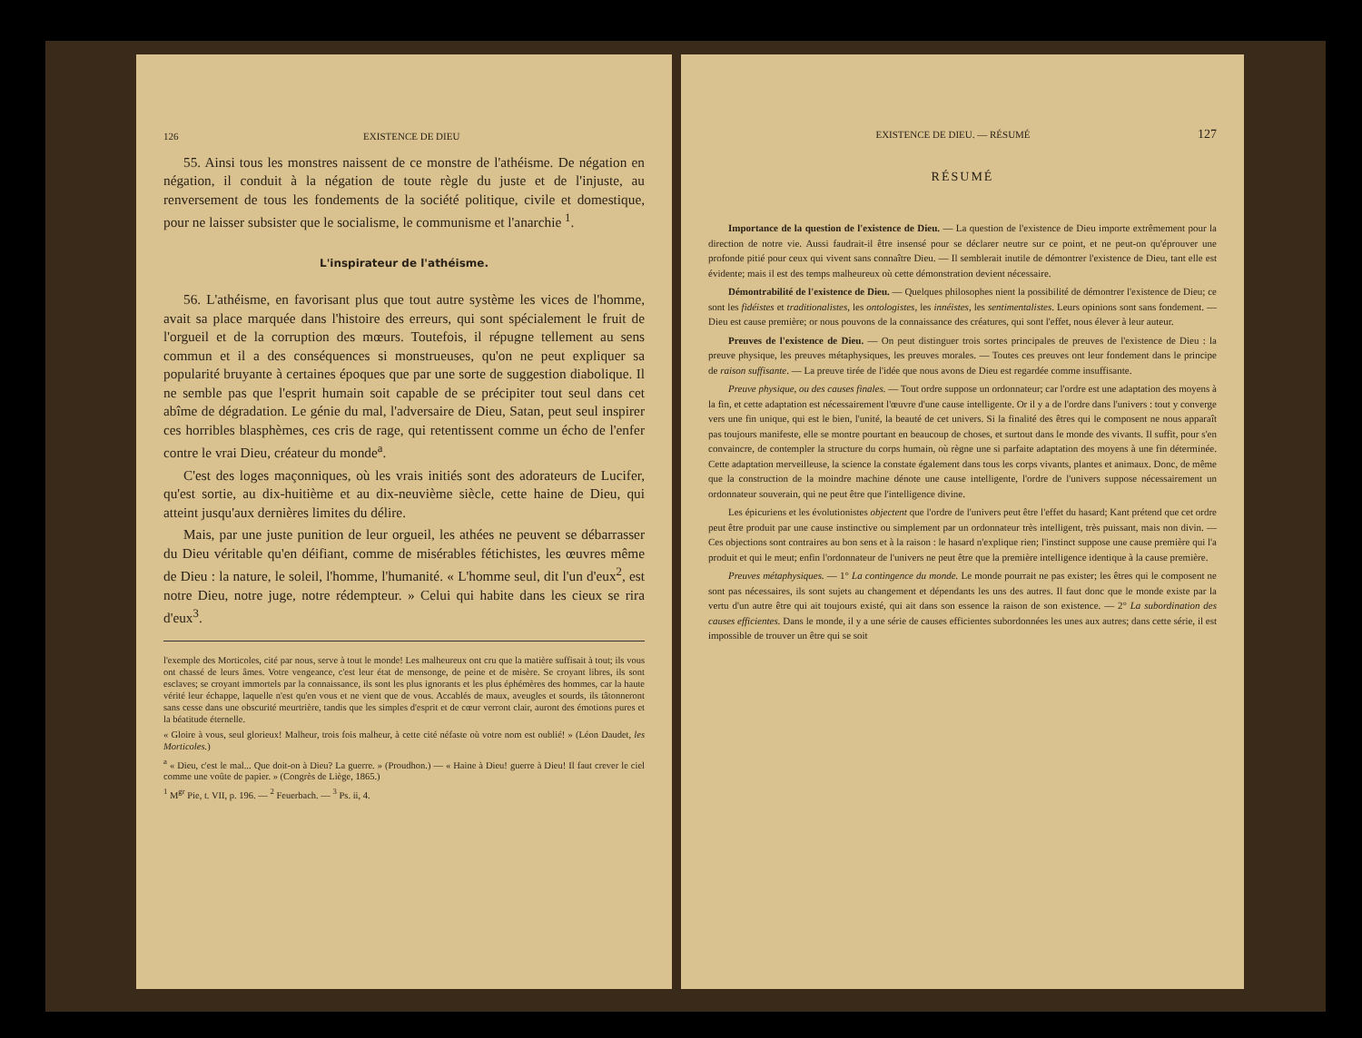126 EXISTENCE DE DIEU
55. Ainsi tous les monstres naissent de ce monstre de l'athéisme. De négation en négation, il conduit à la négation de toute règle du juste et de l'injuste, au renversement de tous les fondements de la société politique, civile et domestique, pour ne laisser subsister que le socialisme, le communisme et l'anarchie <sup>1</sup>.
L'inspirateur de l'athéisme.
56. L'athéisme, en favorisant plus que tout autre système les vices de l'homme, avait sa place marquée dans l'histoire des erreurs, qui sont spécialement le fruit de l'orgueil et de la corruption des mœurs. Toutefois, il répugne tellement au sens commun et il a des conséquences si monstrueuses, qu'on ne peut expliquer sa popularité bruyante à certaines époques que par une sorte de suggestion diabolique. Il ne semble pas que l'esprit humain soit capable de se précipiter tout seul dans cet abîme de dégradation. Le génie du mal, l'adversaire de Dieu, Satan, peut seul inspirer ces horribles blasphèmes, ces cris de rage, qui retentissent comme un écho de l'enfer contre le vrai Dieu, créateur du monde<sup>a</sup>.
C'est des loges maçonniques, où les vrais initiés sont des adorateurs de Lucifer, qu'est sortie, au dix-huitième et au dix-neuvième siècle, cette haine de Dieu, qui atteint jusqu'aux dernières limites du délire.
Mais, par une juste punition de leur orgueil, les athées ne peuvent se débarrasser du Dieu véritable qu'en déifiant, comme de misérables fétichistes, les œuvres même de Dieu : la nature, le soleil, l'homme, l'humanité. « L'homme seul, dit l'un d'eux<sup>2</sup>, est notre Dieu, notre juge, notre rédempteur. » Celui qui habite dans les cieux se rira d'eux<sup>3</sup>.
l'exemple des Morticoles, cité par nous, serve à tout le monde! Les malheureux ont cru que la matière suffisait à tout; ils vous ont chassé de leurs âmes. Votre vengeance, c'est leur état de mensonge, de peine et de misère. Se croyant libres, ils sont esclaves; se croyant immortels par la connaissance, ils sont les plus ignorants et les plus éphémères des hommes, car la haute vérité leur échappe, laquelle n'est qu'en vous et ne vient que de vous. Accablés de maux, aveugles et sourds, ils tâtonneront sans cesse dans une obscurité meurtrière, tandis que les simples d'esprit et de cœur verront clair, auront des émotions pures et la béatitude éternelle.
« Gloire à vous, seul glorieux! Malheur, trois fois malheur, à cette cité néfaste où votre nom est oublié! » (Léon Daudet, les Morticoles.)
<sup>a</sup> « Dieu, c'est le mal... Que doit-on à Dieu? La guerre. » (Proudhon.) — « Haine à Dieu! guerre à Dieu! Il faut crever le ciel comme une voûte de papier. » (Congrès de Liège, 1865.)
<sup>1</sup> M<sup>gr</sup> Pie, t. VII, p. 196. — <sup>2</sup> Feuerbach. — <sup>3</sup> Ps. ii, 4.
EXISTENCE DE DIEU. — RÉSUMÉ 127
RÉSUMÉ
Importance de la question de l'existence de Dieu. — La question de l'existence de Dieu importe extrêmement pour la direction de notre vie. Aussi faudrait-il être insensé pour se déclarer neutre sur ce point, et ne peut-on qu'éprouver une profonde pitié pour ceux qui vivent sans connaître Dieu. — Il semblerait inutile de démontrer l'existence de Dieu, tant elle est évidente; mais il est des temps malheureux où cette démonstration devient nécessaire.
Démontrabilité de l'existence de Dieu. — Quelques philosophes nient la possibilité de démontrer l'existence de Dieu; ce sont les fidéistes et traditionalistes, les ontologistes, les innéistes, les sentimentalistes. Leurs opinions sont sans fondement. — Dieu est cause première; or nous pouvons de la connaissance des créatures, qui sont l'effet, nous élever à leur auteur.
Preuves de l'existence de Dieu. — On peut distinguer trois sortes principales de preuves de l'existence de Dieu : la preuve physique, les preuves métaphysiques, les preuves morales. — Toutes ces preuves ont leur fondement dans le principe de raison suffisante. — La preuve tirée de l'idée que nous avons de Dieu est regardée comme insuffisante.
Preuve physique, ou des causes finales. — Tout ordre suppose un ordonnateur; car l'ordre est une adaptation des moyens à la fin, et cette adaptation est nécessairement l'œuvre d'une cause intelligente. Or il y a de l'ordre dans l'univers : tout y converge vers une fin unique, qui est le bien, l'unité, la beauté de cet univers. Si la finalité des êtres qui le composent ne nous apparaît pas toujours manifeste, elle se montre pourtant en beaucoup de choses, et surtout dans le monde des vivants. Il suffit, pour s'en convaincre, de contempler la structure du corps humain, où règne une si parfaite adaptation des moyens à une fin déterminée. Cette adaptation merveilleuse, la science la constate également dans tous les corps vivants, plantes et animaux. Donc, de même que la construction de la moindre machine dénote une cause intelligente, l'ordre de l'univers suppose nécessairement un ordonnateur souverain, qui ne peut être que l'intelligence divine.
Les épicuriens et les évolutionistes objectent que l'ordre de l'univers peut être l'effet du hasard; Kant prétend que cet ordre peut être produit par une cause instinctive ou simplement par un ordonnateur très intelligent, très puissant, mais non divin. — Ces objections sont contraires au bon sens et à la raison : le hasard n'explique rien; l'instinct suppose une cause première qui l'a produit et qui le meut; enfin l'ordonnateur de l'univers ne peut être que la première intelligence identique à la cause première.
Preuves métaphysiques. — 1° La contingence du monde. Le monde pourrait ne pas exister; les êtres qui le composent ne sont pas nécessaires, ils sont sujets au changement et dépendants les uns des autres. Il faut donc que le monde existe par la vertu d'un autre être qui ait toujours existé, qui ait dans son essence la raison de son existence. — 2° La subordination des causes efficientes. Dans le monde, il y a une série de causes efficientes subordonnées les unes aux autres; dans cette série, il est impossible de trouver un être qui se soit